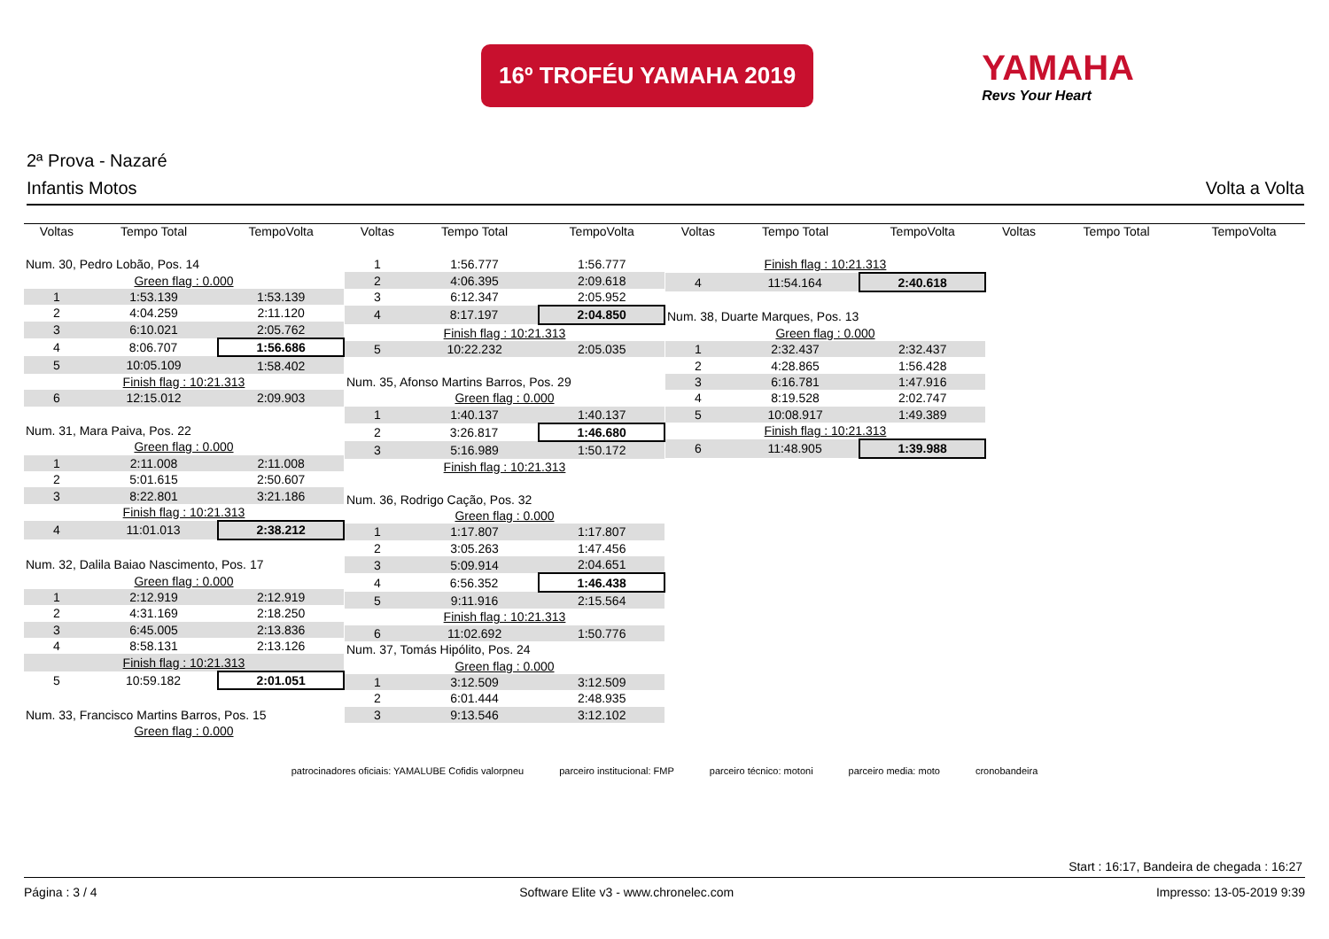16º TROFÉU YAMAHA 2019
YAMAHA
Revs Your Heart
2ª Prova - Nazaré
Infantis Motos Volta a Volta
| Voltas | Tempo Total | TempoVolta |
| --- | --- | --- |
| Num. 30, Pedro Lobão, Pos. 14 | | |
| Green flag : 0.000 | | |
| 1 | 1:53.139 | 1:53.139 |
| 2 | 4:04.259 | 2:11.120 |
| 3 | 6:10.021 | 2:05.762 |
| 4 | 8:06.707 | 1:56.686 |
| 5 | 10:05.109 | 1:58.402 |
| Finish flag : 10:21.313 | | |
| 6 | 12:15.012 | 2:09.903 |
| Num. 31, Mara Paiva, Pos. 22 | | |
| Green flag : 0.000 | | |
| 1 | 2:11.008 | 2:11.008 |
| 2 | 5:01.615 | 2:50.607 |
| 3 | 8:22.801 | 3:21.186 |
| Finish flag : 10:21.313 | | |
| 4 | 11:01.013 | 2:38.212 |
| Num. 32, Dalila Baiao Nascimento, Pos. 17 | | |
| Green flag : 0.000 | | |
| 1 | 2:12.919 | 2:12.919 |
| 2 | 4:31.169 | 2:18.250 |
| 3 | 6:45.005 | 2:13.836 |
| 4 | 8:58.131 | 2:13.126 |
| Finish flag : 10:21.313 | | |
| 5 | 10:59.182 | 2:01.051 |
| Num. 33, Francisco Martins Barros, Pos. 15 | | |
| Green flag : 0.000 | | |
| Voltas | Tempo Total | TempoVolta |
| --- | --- | --- |
| 1 | 1:56.777 | 1:56.777 |
| 2 | 4:06.395 | 2:09.618 |
| 3 | 6:12.347 | 2:05.952 |
| 4 | 8:17.197 | 2:04.850 |
| Finish flag : 10:21.313 | | |
| 5 | 10:22.232 | 2:05.035 |
| Num. 35, Afonso Martins Barros, Pos. 29 | | |
| Green flag : 0.000 | | |
| 1 | 1:40.137 | 1:40.137 |
| 2 | 3:26.817 | 1:46.680 |
| 3 | 5:16.989 | 1:50.172 |
| Finish flag : 10:21.313 | | |
| Num. 36, Rodrigo Cação, Pos. 32 | | |
| Green flag : 0.000 | | |
| 1 | 1:17.807 | 1:17.807 |
| 2 | 3:05.263 | 1:47.456 |
| 3 | 5:09.914 | 2:04.651 |
| 4 | 6:56.352 | 1:46.438 |
| 5 | 9:11.916 | 2:15.564 |
| Finish flag : 10:21.313 | | |
| 6 | 11:02.692 | 1:50.776 |
| Num. 37, Tomás Hipólito, Pos. 24 | | |
| Green flag : 0.000 | | |
| 1 | 3:12.509 | 3:12.509 |
| 2 | 6:01.444 | 2:48.935 |
| 3 | 9:13.546 | 3:12.102 |
| Voltas | Tempo Total | TempoVolta |
| --- | --- | --- |
| Finish flag : 10:21.313 | | |
| 4 | 11:54.164 | 2:40.618 |
| Num. 38, Duarte Marques, Pos. 13 | | |
| Green flag : 0.000 | | |
| 1 | 2:32.437 | 2:32.437 |
| 2 | 4:28.865 | 1:56.428 |
| 3 | 6:16.781 | 1:47.916 |
| 4 | 8:19.528 | 2:02.747 |
| 5 | 10:08.917 | 1:49.389 |
| Finish flag : 10:21.313 | | |
| 6 | 11:48.905 | 1:39.988 |
| Voltas | Tempo Total | TempoVolta |
| --- | --- | --- |
patrocinadores oficiais: YAMALUBE Cofidis valorpneu parceiro institucional: FMP parceiro técnico: motoni parceiro media: moto cronobandeira
Start : 16:17, Bandeira de chegada : 16:27
Página : 3 / 4 Software Elite v3 - www.chronelec.com Impresso: 13-05-2019 9:39